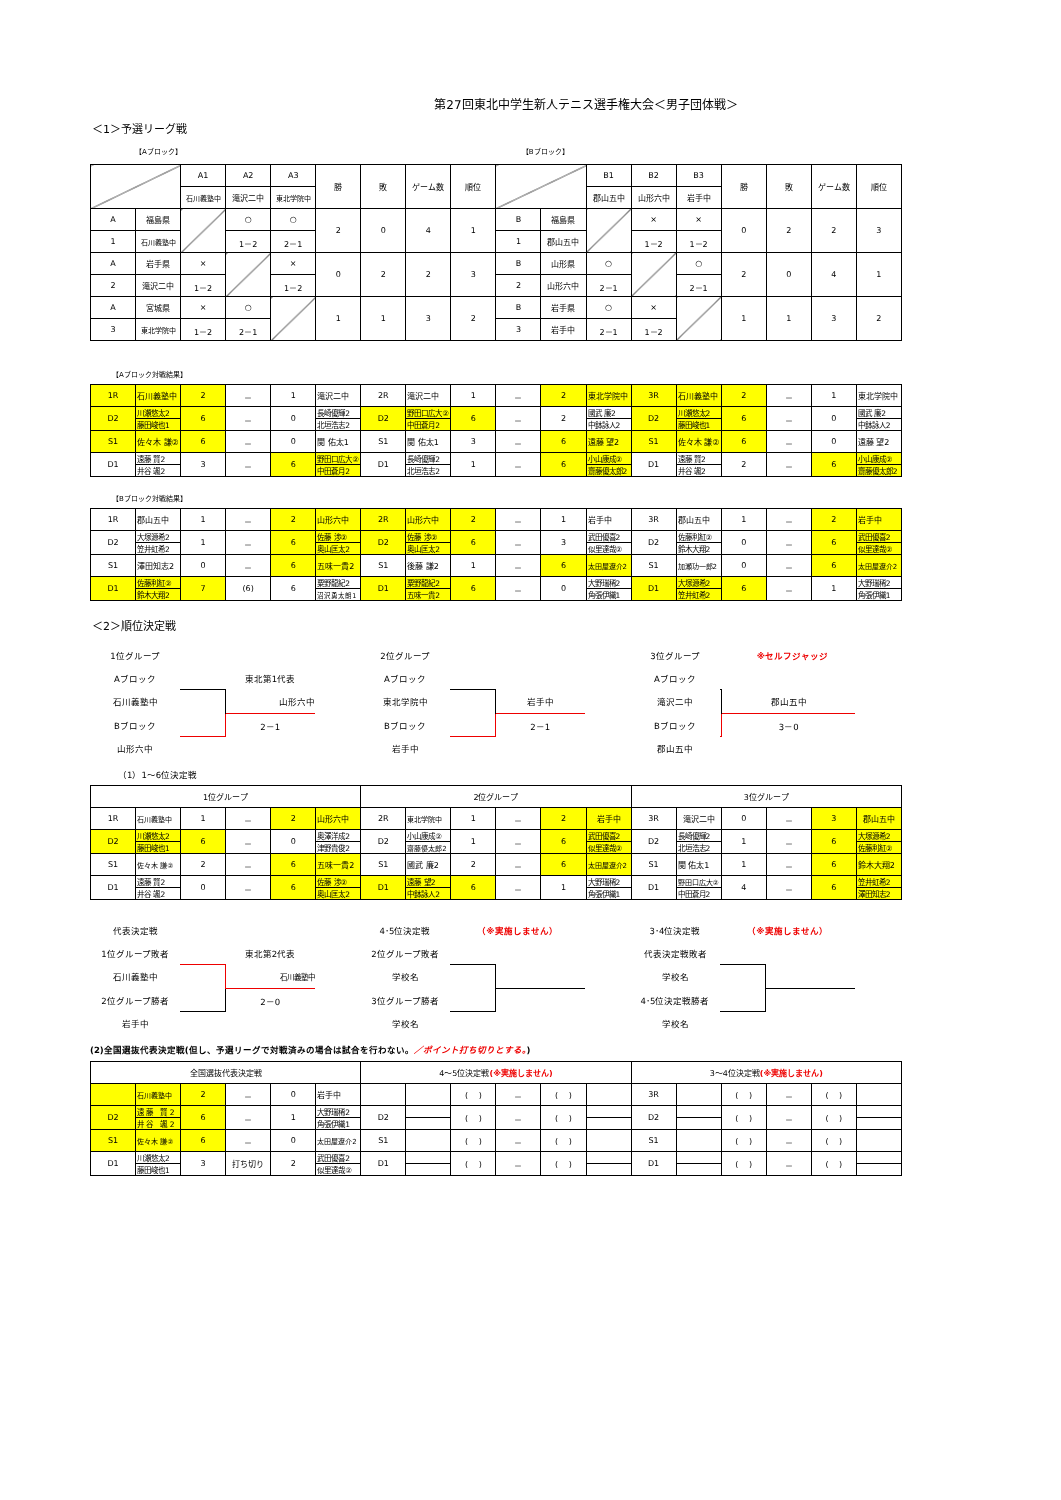第27回東北中学生新人テニス選手権大会＜男子団体戦＞
＜1＞予選リーグ戦
【Aブロック】 【Bブロック】
| | | A1 | A2 | A3 | 勝 | 敗 | ゲーム数 | 順位 | | | B1 | B2 | B3 | 勝 | 敗 | ゲーム数 | 順位 |
| | | 石川義塾中 | 滝沢二中 | 東北学院中 | | | | | | | 郡山五中 | 山形六中 | 岩手中 | | | | |
| A | 福島県 | | ○ | ○ | 2 | 0 | 4 | 1 | B | 福島県 | | × | × | 0 | 2 | 2 | 3 |
| 1 | 石川義塾中 | | 1－2 | 2－1 | | | | | 1 | 郡山五中 | | 1－2 | 1－2 | | | | |
| A | 岩手県 | × | | × | 0 | 2 | 2 | 3 | B | 山形県 | ○ | | ○ | 2 | 0 | 4 | 1 |
| 2 | 滝沢二中 | 1－2 | | 1－2 | | | | | 2 | 山形六中 | 2－1 | | 2－1 | | | | |
| A | 宮城県 | × | ○ | | 1 | 1 | 3 | 2 | B | 岩手県 | ○ | × | | 1 | 1 | 3 | 2 |
| 3 | 東北学院中 | 1－2 | 2－1 | | | | | | 3 | 岩手中 | 2－1 | 1－2 | | | | | |
【Aブロック対戦結果】
| 1R | 石川義塾中 | 2 | － | 1 | 滝沢二中 | 2R | 滝沢二中 | 1 | － | 2 | 東北学院中 | 3R | 石川義塾中 | 2 | － | 1 | 東北学院中 |
| D2 | 川瀬悠太2 | 6 | － | 0 | 長崎優輝2 | D2 | 野田口広大② | 6 | － | 2 | 國武 廉2 | D2 | 川瀬悠太2 | 6 | － | 0 | 國武 廉2 |
| | 藤田峻也1 | | | | 北垣浩志2 | | 中田蒼月2 | | | | 中鉢詠人2 | | 藤田峻也1 | | | | 中鉢詠人2 |
| S1 | 佐々木 謙② | 6 | － | 0 | 関 佑太1 | S1 | 関 佑太1 | 3 | － | 6 | 遠藤 望2 | S1 | 佐々木 謙② | 6 | － | 0 | 遠藤 望2 |
| D1 | 遠藤 賢2 | 3 | － | 6 | 野田口広大② | D1 | 長崎優輝2 | 1 | － | 6 | 小山康成② | D1 | 遠藤 賢2 | 2 | － | 6 | 小山康成② |
| | 井谷 颯2 | | | | 中田蒼月2 | | 北垣浩志2 | | | | 齋藤優太郎2 | | 井谷 颯2 | | | | 齋藤優太郎2 |
【Bブロック対戦結果】
| 1R | 郡山五中 | 1 | － | 2 | 山形六中 | 2R | 山形六中 | 2 | － | 1 | 岩手中 | 3R | 郡山五中 | 1 | － | 2 | 岩手中 |
| D2 | 大塚源希2 | 1 | － | 6 | 佐藤 渉② | D2 | 佐藤 渉② | 6 | － | 3 | 武田優喜2 | D2 | 佐藤利紅② | 0 | － | 6 | 武田優喜2 |
| | 笠井虹希2 | | | | 奥山匡太2 | | 奥山匡太2 | | | | 似里達哉② | | 鈴木大翔2 | | | | 似里達哉② |
| S1 | 澤田知志2 | 0 | － | 6 | 五味一貴2 | S1 | 後藤 謙2 | 1 | － | 6 | 太田屋遼介2 | S1 | 加瀬功一郎2 | 0 | － | 6 | 太田屋遼介2 |
| D1 | 佐藤利紅② | 7 | (6) | 6 | 粟野龍紀2 | D1 | 粟野龍紀2 | 6 | － | 0 | 大野瑞稀2 | D1 | 大塚源希2 | 6 | － | 1 | 大野瑞稀2 |
| | 鈴木大翔2 | | | | 沼沢勇太朗1 | | 五味一貴2 | | | | 角張伊織1 | | 笠井虹希2 | | | | 角張伊織1 |
＜2＞順位決定戦
| 1位グループ | | |
| Aブロック | | 東北第1代表 |
| 石川義塾中 | | 山形六中 |
| Bブロック | | 2－1 |
| 山形六中 | | |
| 2位グループ | | |
| Aブロック | | |
| 東北学院中 | | 岩手中 |
| Bブロック | | 2－1 |
| 岩手中 | | |
| 3位グループ | ※セルフジャッジ | |
| Aブロック | | |
| 滝沢二中 | | 郡山五中 |
| Bブロック | | 3－0 |
| 郡山五中 | | |
（1）1～6位決定戦
| 1位グループ | | | | | | 2位グループ | | | | | | 3位グループ | | | | | |
| 1R | 石川義塾中 | 1 | － | 2 | 山形六中 | 2R | 東北学院中 | 1 | － | 2 | 岩手中 | 3R | 滝沢二中 | 0 | － | 3 | 郡山五中 |
| D2 | 川瀬悠太2 | 6 | － | 0 | 奥澤洋成2 | D2 | 小山康成② | 1 | － | 6 | 武田優喜2 | D2 | 長崎優輝2 | 1 | － | 6 | 大塚源希2 |
| | 藤田峻也1 | | | | 津野貴俊2 | | 齋藤優太郎2 | | | | 似里達哉② | | 北垣浩志2 | | | | 佐藤利紅② |
| S1 | 佐々木 謙② | 2 | － | 6 | 五味一貴2 | S1 | 國武 廉2 | 2 | － | 6 | 太田屋遼介2 | S1 | 関 佑太1 | 1 | － | 6 | 鈴木大翔2 |
| D1 | 遠藤 賢2 | 0 | － | 6 | 佐藤 渉② | D1 | 遠藤 望2 | 6 | － | 1 | 大野瑞稀2 | D1 | 野田口広大② | 4 | － | 6 | 笠井虹希2 |
| | 井谷 颯2 | | | | 奥山匡太2 | | 中鉢詠人2 | | | | 角張伊織1 | | 中田蒼月2 | | | | 澤田知志2 |
| 代表決定戦 | | |
| 1位グループ敗者 | | 東北第2代表 |
| 石川義塾中 | | 石川義塾中 |
| 2位グループ勝者 | | 2－0 |
| 岩手中 | | |
| 4･5位決定戦 | （※実施しません） | |
| 2位グループ敗者 | | |
| 学校名 | | |
| 3位グループ勝者 | | |
| 学校名 | | |
| 3･4位決定戦 | （※実施しません） | |
| 代表決定戦敗者 | | |
| 学校名 | | |
| 4･5位決定戦勝者 | | |
| 学校名 | | |
(2)全国選抜代表決定戦(但し、予選リーグで対戦済みの場合は試合を行わない。／ポイント打ち切りとする。)
| 全国選抜代表決定戦 | | | | | | 4～5位決定戦 (※実施しません) | | | | | | 3～4位決定戦 (※実施しません) | | | | | |
| | 石川義塾中 | 2 | － | 0 | 岩手中 | | | ( ) | － | ( ) | | 3R | | ( ) | － | ( ) | |
| D2 | 遠 藤 賢 2 | 6 | － | 1 | 大野瑞稀2 | D2 | | ( ) | － | ( ) | | D2 | | ( ) | － | ( ) | |
| | 井 谷 颯 2 | | | | 角張伊織1 | | | | | | | | | | | | |
| S1 | 佐々木 謙② | 6 | － | 0 | 太田屋遼介2 | S1 | | ( ) | － | ( ) | | S1 | | ( ) | － | ( ) | |
| D1 | 川瀬悠太2 | 3 | 打ち切り | 2 | 武田優喜2 | D1 | | ( ) | － | ( ) | | D1 | | ( ) | － | ( ) | |
| | 藤田峻也1 | | | | 似里達哉② | | | | | | | | | | | | |